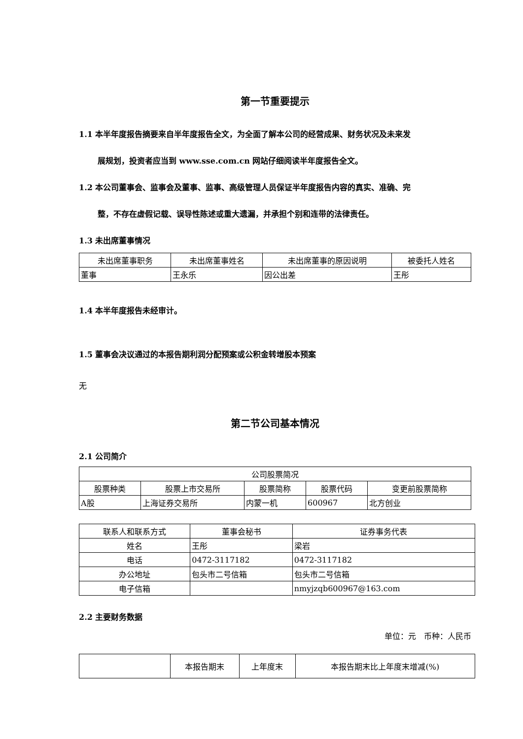第一节重要提示
1.1 本半年度报告摘要来自半年度报告全文，为全面了解本公司的经营成果、财务状况及未来发
展规划，投资者应当到 www.sse.com.cn 网站仔细阅读半年度报告全文。
1.2 本公司董事会、监事会及董事、监事、高级管理人员保证半年度报告内容的真实、准确、完
整，不存在虚假记载、误导性陈述或重大遗漏，并承担个别和连带的法律责任。
1.3 未出席董事情况
| 未出席董事职务 | 未出席董事姓名 | 未出席董事的原因说明 | 被委托人姓名 |
| --- | --- | --- | --- |
| 董事 | 王永乐 | 因公出差 | 王彤 |
1.4 本半年度报告未经审计。
1.5 董事会决议通过的本报告期利润分配预案或公积金转增股本预案
无
第二节公司基本情况
2.1 公司简介
| 公司股票简况 | | | | |
| --- | --- | --- | --- | --- |
| 股票种类 | 股票上市交易所 | 股票简称 | 股票代码 | 变更前股票简称 |
| A股 | 上海证券交易所 | 内蒙一机 | 600967 | 北方创业 |
| 联系人和联系方式 | 董事会秘书 | 证券事务代表 |
| --- | --- | --- |
| 姓名 | 王彤 | 梁岩 |
| 电话 | 0472-3117182 | 0472-3117182 |
| 办公地址 | 包头市二号信箱 | 包头市二号信箱 |
| 电子信箱 | | nmyjzqb600967@163.com |
2.2 主要财务数据
单位：元　币种：人民币
| | 本报告期末 | 上年度末 | 本报告期末比上年度末增减(%) |
| --- | --- | --- | --- |